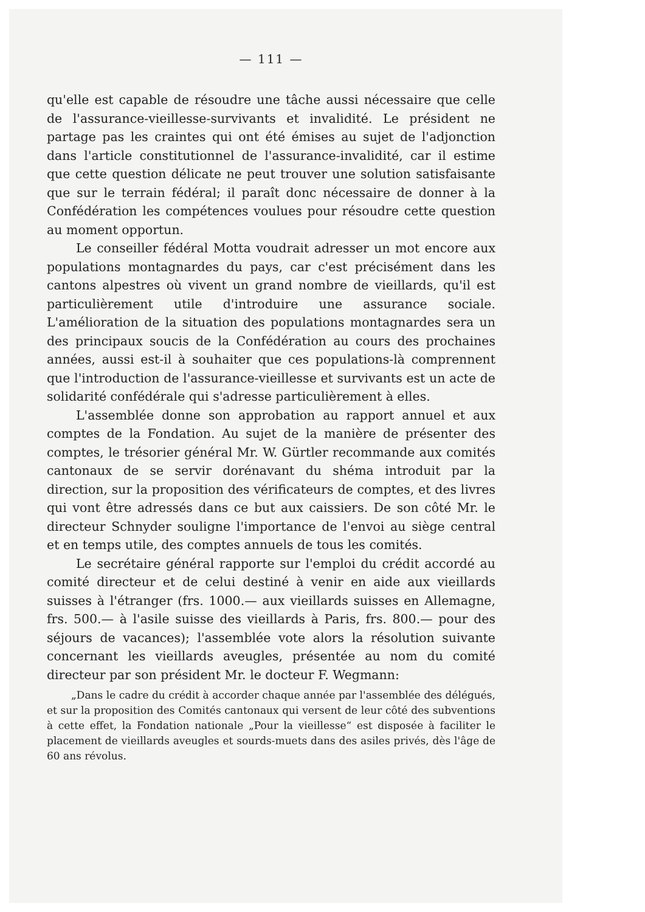— 111 —
qu'elle est capable de résoudre une tâche aussi nécessaire que celle de l'assurance-vieillesse-survivants et invalidité. Le président ne partage pas les craintes qui ont été émises au sujet de l'adjonction dans l'article constitutionnel de l'assurance-invalidité, car il estime que cette question délicate ne peut trouver une solution satisfaisante que sur le terrain fédéral; il paraît donc nécessaire de donner à la Confédération les compétences voulues pour résoudre cette question au moment opportun.
Le conseiller fédéral Motta voudrait adresser un mot encore aux populations montagnardes du pays, car c'est précisément dans les cantons alpestres où vivent un grand nombre de vieillards, qu'il est particulièrement utile d'introduire une assurance sociale. L'amélioration de la situation des populations montagnardes sera un des principaux soucis de la Confédération au cours des prochaines années, aussi est-il à souhaiter que ces populations-là comprennent que l'introduction de l'assurance-vieillesse et survivants est un acte de solidarité confédérale qui s'adresse particulièrement à elles.
L'assemblée donne son approbation au rapport annuel et aux comptes de la Fondation. Au sujet de la manière de présenter des comptes, le trésorier général Mr. W. Gürtler recommande aux comités cantonaux de se servir dorénavant du shéma introduit par la direction, sur la proposition des vérificateurs de comptes, et des livres qui vont être adressés dans ce but aux caissiers. De son côté Mr. le directeur Schnyder souligne l'importance de l'envoi au siège central et en temps utile, des comptes annuels de tous les comités.
Le secrétaire général rapporte sur l'emploi du crédit accordé au comité directeur et de celui destiné à venir en aide aux vieillards suisses à l'étranger (frs. 1000.— aux vieillards suisses en Allemagne, frs. 500.— à l'asile suisse des vieillards à Paris, frs. 800.— pour des séjours de vacances); l'assemblée vote alors la résolution suivante concernant les vieillards aveugles, présentée au nom du comité directeur par son président Mr. le docteur F. Wegmann:
„Dans le cadre du crédit à accorder chaque année par l'assemblée des délégués, et sur la proposition des Comités cantonaux qui versent de leur côté des subventions à cette effet, la Fondation nationale „Pour la vieillesse“ est disposée à faciliter le placement de vieillards aveugles et sourds-muets dans des asiles privés, dès l'âge de 60 ans révolus.